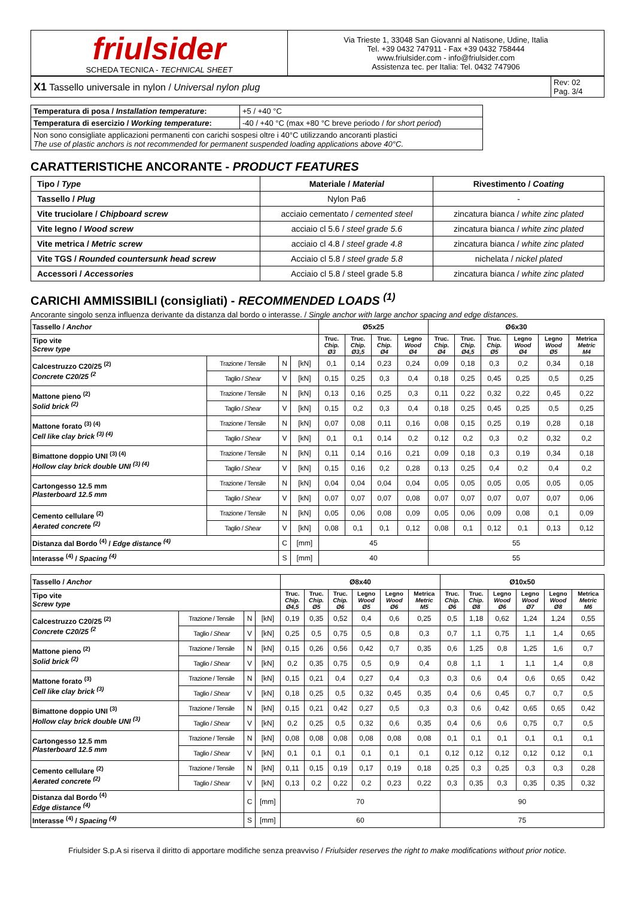| friulsider SCHEDA TECNICA - TECHNICAL SHEET | Via Trieste 1, 33048 San Giovanni al Natisone, Udine, Italia Tel. +39 0432 747911 - Fax +39 0432 758444 www.friulsider.com - info@friulsider.com Assistenza tec. per Italia: Tel. 0432 747906 |
| X1 Tassello universale in nylon / Universal nylon plug | Rev: 02 Pag. 3/4 |
| Temperatura di posa / Installation temperature : | +5 / +40 °C |
| Temperatura di esercizio / Working temperature : | -40 / +40 °C (max +80 °C breve periodo / for short period ) |
| Non sono consigliate applicazioni permanenti con carichi sospesi oltre i 40°C utilizzando ancoranti plastici The use of plastic anchors is not recommended for permanent suspended loading applications above 40°C. | |
CARATTERISTICHE ANCORANTE - PRODUCT FEATURES
| Tipo / Type | Materiale / Material | Rivestimento / Coating |
| --- | --- | --- |
| Tassello / Plug | Nylon Pa6 | - |
| Vite truciolare / Chipboard screw | acciaio cementato / cemented steel | zincatura bianca / white zinc plated |
| Vite legno / Wood screw | acciaio cl 5.6 / steel grade 5.6 | zincatura bianca / white zinc plated |
| Vite metrica / Metric screw | acciaio cl 4.8 / steel grade 4.8 | zincatura bianca / white zinc plated |
| Vite TGS / Rounded countersunk head screw | Acciaio cl 5.8 / steel grade 5.8 | nichelata / nickel plated |
| Accessori / Accessories | Acciaio cl 5.8 / steel grade 5.8 | zincatura bianca / white zinc plated |
CARICHI AMMISSIBILI (consigliati) - RECOMMENDED LOADS <sup>(1)</sup>
Ancorante singolo senza influenza derivante da distanza dal bordo o interasse. / Single anchor with large anchor spacing and edge distances.
| Tassello / Anchor | | | | Ø5x25 | | | | Ø6x30 | | | | | |
| Tipo vite Screw type | | | | Truc. Chip. Ø3 | Truc. Chip. Ø3,5 | Truc. Chip. Ø4 | Legno Wood Ø4 | Truc. Chip. Ø4 | Truc. Chip. Ø4,5 | Truc. Chip. Ø5 | Legno Wood Ø4 | Legno Wood Ø5 | Metrica Metric M4 |
| Calcestruzzo C20/25 <sup>(2)</sup> Concrete C20/25 <sup>(2</sup> | Trazione / Tensile | N | [kN] | 0,1 | 0,14 | 0,23 | 0,24 | 0,09 | 0,18 | 0,3 | 0,2 | 0,34 | 0,18 |
| | Taglio / Shear | V | [kN] | 0,15 | 0,25 | 0,3 | 0,4 | 0,18 | 0,25 | 0,45 | 0,25 | 0,5 | 0,25 |
| Mattone pieno <sup>(2)</sup> Solid brick <sup>(2)</sup> | Trazione / Tensile | N | [kN] | 0,13 | 0,16 | 0,25 | 0,3 | 0,11 | 0,22 | 0,32 | 0,22 | 0,45 | 0,22 |
| | Taglio / Shear | V | [kN] | 0,15 | 0,2 | 0,3 | 0,4 | 0,18 | 0,25 | 0,45 | 0,25 | 0,5 | 0,25 |
| Mattone forato <sup>(3) (4)</sup> Cell like clay brick <sup>(3) (4)</sup> | Trazione / Tensile | N | [kN] | 0,07 | 0,08 | 0,11 | 0,16 | 0,08 | 0,15 | 0,25 | 0,19 | 0,28 | 0,18 |
| | Taglio / Shear | V | [kN] | 0,1 | 0,1 | 0,14 | 0,2 | 0,12 | 0,2 | 0,3 | 0,2 | 0,32 | 0,2 |
| Bimattone doppio UNI <sup>(3) (4)</sup> Hollow clay brick double UNI <sup>(3) (4)</sup> | Trazione / Tensile | N | [kN] | 0,11 | 0,14 | 0,16 | 0,21 | 0,09 | 0,18 | 0,3 | 0,19 | 0,34 | 0,18 |
| | Taglio / Shear | V | [kN] | 0,15 | 0,16 | 0,2 | 0,28 | 0,13 | 0,25 | 0,4 | 0,2 | 0,4 | 0,2 |
| Cartongesso 12.5 mm Plasterboard 12.5 mm | Trazione / Tensile | N | [kN] | 0,04 | 0,04 | 0,04 | 0,04 | 0,05 | 0,05 | 0,05 | 0,05 | 0,05 | 0,05 |
| | Taglio / Shear | V | [kN] | 0,07 | 0,07 | 0,07 | 0,08 | 0,07 | 0,07 | 0,07 | 0,07 | 0,07 | 0,06 |
| Cemento cellulare <sup>(2)</sup> Aerated concrete <sup>(2)</sup> | Trazione / Tensile | N | [kN] | 0,05 | 0,06 | 0,08 | 0,09 | 0,05 | 0,06 | 0,09 | 0,08 | 0,1 | 0,09 |
| | Taglio / Shear | V | [kN] | 0,08 | 0,1 | 0,1 | 0,12 | 0,08 | 0,1 | 0,12 | 0,1 | 0,13 | 0,12 |
| Distanza dal Bordo <sup>(4)</sup> / Edge distance <sup>(4)</sup> | | C | [mm] | 45 | | | | 55 | | | | | |
| Interasse <sup>(4)</sup> / Spacing <sup>(4)</sup> | | S | [mm] | 40 | | | | 55 | | | | | |
| Tassello / Anchor | | | | Ø8x40 | | | | | | Ø10x50 | | | | | |
| Tipo vite Screw type | | | | Truc. Chip. Ø4,5 | Truc. Chip. Ø5 | Truc. Chip. Ø6 | Legno Wood Ø5 | Legno Wood Ø6 | Metrica Metric M5 | Truc. Chip. Ø6 | Truc. Chip. Ø8 | Legno Wood Ø6 | Legno Wood Ø7 | Legno Wood Ø8 | Metrica Metric M6 |
| Calcestruzzo C20/25 <sup>(2)</sup> Concrete C20/25 <sup>(2</sup> | Trazione / Tensile | N | [kN] | 0,19 | 0,35 | 0,52 | 0,4 | 0,6 | 0,25 | 0,5 | 1,18 | 0,62 | 1,24 | 1,24 | 0,55 |
| | Taglio / Shear | V | [kN] | 0,25 | 0,5 | 0,75 | 0,5 | 0,8 | 0,3 | 0,7 | 1,1 | 0,75 | 1,1 | 1,4 | 0,65 |
| Mattone pieno <sup>(2)</sup> Solid brick <sup>(2)</sup> | Trazione / Tensile | N | [kN] | 0,15 | 0,26 | 0,56 | 0,42 | 0,7 | 0,35 | 0,6 | 1,25 | 0,8 | 1,25 | 1,6 | 0,7 |
| | Taglio / Shear | V | [kN] | 0,2 | 0,35 | 0,75 | 0,5 | 0,9 | 0,4 | 0,8 | 1,1 | 1 | 1,1 | 1,4 | 0,8 |
| Mattone forato <sup>(3)</sup> Cell like clay brick <sup>(3)</sup> | Trazione / Tensile | N | [kN] | 0,15 | 0,21 | 0,4 | 0,27 | 0,4 | 0,3 | 0,3 | 0,6 | 0,4 | 0,6 | 0,65 | 0,42 |
| | Taglio / Shear | V | [kN] | 0,18 | 0,25 | 0,5 | 0,32 | 0,45 | 0,35 | 0,4 | 0,6 | 0,45 | 0,7 | 0,7 | 0,5 |
| Bimattone doppio UNI <sup>(3)</sup> Hollow clay brick double UNI <sup>(3)</sup> | Trazione / Tensile | N | [kN] | 0,15 | 0,21 | 0,42 | 0,27 | 0,5 | 0,3 | 0,3 | 0,6 | 0,42 | 0,65 | 0,65 | 0,42 |
| | Taglio / Shear | V | [kN] | 0,2 | 0,25 | 0,5 | 0,32 | 0,6 | 0,35 | 0,4 | 0,6 | 0,6 | 0,75 | 0,7 | 0,5 |
| Cartongesso 12.5 mm Plasterboard 12.5 mm | Trazione / Tensile | N | [kN] | 0,08 | 0,08 | 0,08 | 0,08 | 0,08 | 0,08 | 0,1 | 0,1 | 0,1 | 0,1 | 0,1 | 0,1 |
| | Taglio / Shear | V | [kN] | 0,1 | 0,1 | 0,1 | 0,1 | 0,1 | 0,1 | 0,12 | 0,12 | 0,12 | 0,12 | 0,12 | 0,1 |
| Cemento cellulare <sup>(2)</sup> Aerated concrete <sup>(2)</sup> | Trazione / Tensile | N | [kN] | 0,11 | 0,15 | 0,19 | 0,17 | 0,19 | 0,18 | 0,25 | 0,3 | 0,25 | 0,3 | 0,3 | 0,28 |
| | Taglio / Shear | V | [kN] | 0,13 | 0,2 | 0,22 | 0,2 | 0,23 | 0,22 | 0,3 | 0,35 | 0,3 | 0,35 | 0,35 | 0,32 |
| Distanza dal Bordo <sup>(4)</sup> Edge distance <sup>(4)</sup> | | C | [mm] | 70 | | | | | | 90 | | | | | |
| Interasse <sup>(4)</sup> / Spacing <sup>(4)</sup> | | S | [mm] | 60 | | | | | | 75 | | | | | |
Friulsider S.p.A si riserva il diritto di apportare modifiche senza preavviso / Friulsider reserves the right to make modifications without prior notice.